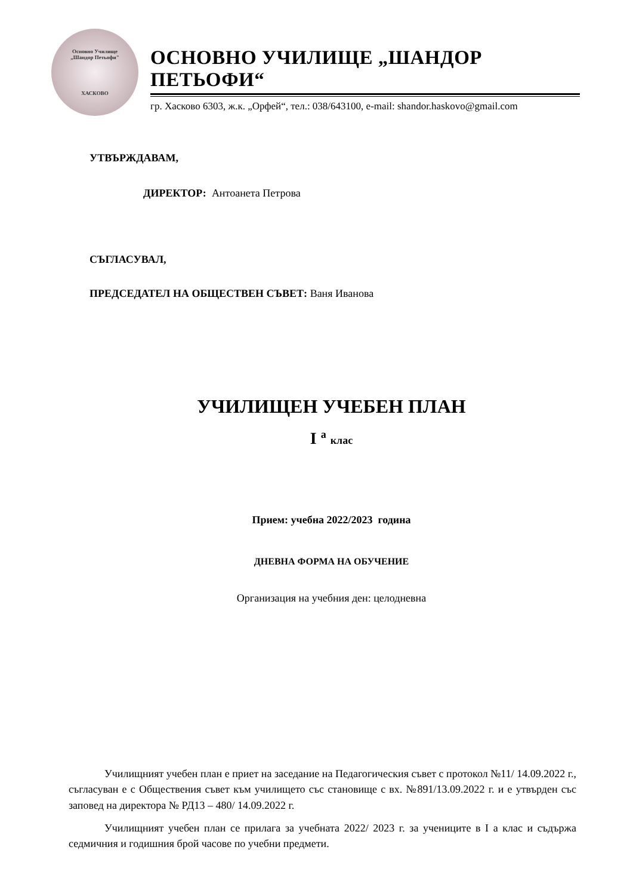Основно Училище
„Шандор Петьофи"
ХАСКОВО
ОСНОВНО УЧИЛИЩЕ „ШАНДОР ПЕТЬОФИ“
гр. Хасково 6303, ж.к. „Орфей“, тел.: 038/643100, e-mail: shandor.haskovo@gmail.com
УТВЪРЖДАВАМ,
ДИРЕКТОР: Антоанета Петрова
СЪГЛАСУВАЛ,
ПРЕДСЕДАТЕЛ НА ОБЩЕСТВЕН СЪВЕТ: Ваня Иванова
УЧИЛИЩЕН УЧЕБЕН ПЛАН
I <sup>а</sup> клас
Прием: учебна 2022/2023 година
ДНЕВНА ФОРМА НА ОБУЧЕНИЕ
Организация на учебния ден: целодневна
Училищният учебен план е приет на заседание на Педагогическия съвет с протокол №11/ 14.09.2022 г., съгласуван е с Обществения съвет към училището със становище с вх. №891/13.09.2022 г. и е утвърден със заповед на директора № РД13 – 480/ 14.09.2022 г.
Училищният учебен план се прилага за учебната 2022/ 2023 г. за учениците в I а клас и съдържа седмичния и годишния брой часове по учебни предмети.